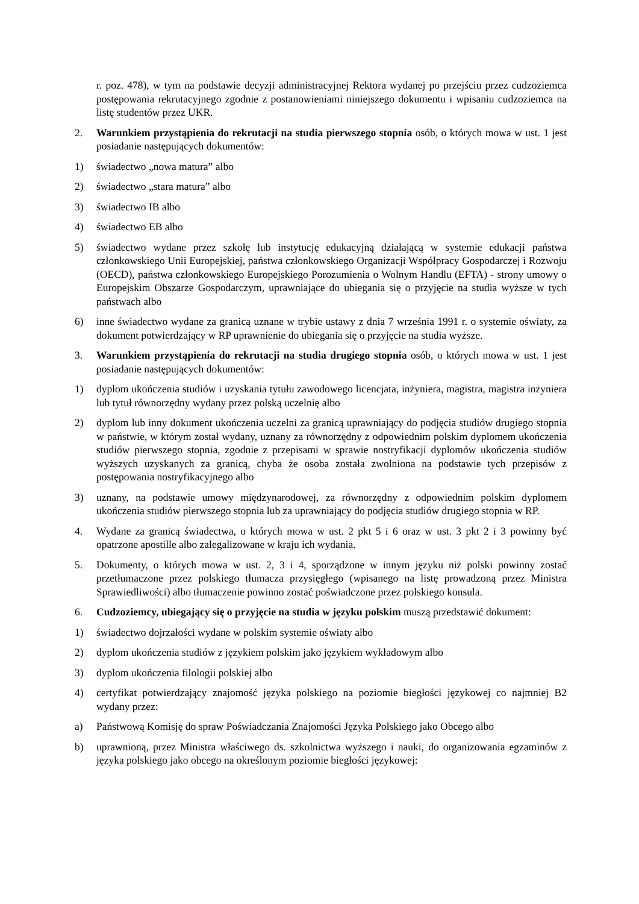r. poz. 478), w tym na podstawie decyzji administracyjnej Rektora wydanej po przejściu przez cudzoziemca postępowania rekrutacyjnego zgodnie z postanowieniami niniejszego dokumentu i wpisaniu cudzoziemca na listę studentów przez UKR.
2. Warunkiem przystąpienia do rekrutacji na studia pierwszego stopnia osób, o których mowa w ust. 1 jest posiadanie następujących dokumentów:
1) świadectwo „nowa matura” albo
2) świadectwo „stara matura” albo
3) świadectwo IB albo
4) świadectwo EB albo
5) świadectwo wydane przez szkołę lub instytucję edukacyjną działającą w systemie edukacji państwa członkowskiego Unii Europejskiej, państwa członkowskiego Organizacji Współpracy Gospodarczej i Rozwoju (OECD), państwa członkowskiego Europejskiego Porozumienia o Wolnym Handlu (EFTA) - strony umowy o Europejskim Obszarze Gospodarczym, uprawniające do ubiegania się o przyjęcie na studia wyższe w tych państwach albo
6) inne świadectwo wydane za granicą uznane w trybie ustawy z dnia 7 września 1991 r. o systemie oświaty, za dokument potwierdzający w RP uprawnienie do ubiegania się o przyjęcie na studia wyższe.
3. Warunkiem przystąpienia do rekrutacji na studia drugiego stopnia osób, o których mowa w ust. 1 jest posiadanie następujących dokumentów:
1) dyplom ukończenia studiów i uzyskania tytułu zawodowego licencjata, inżyniera, magistra, magistra inżyniera lub tytuł równorzędny wydany przez polską uczelnię albo
2) dyplom lub inny dokument ukończenia uczelni za granicą uprawniający do podjęcia studiów drugiego stopnia w państwie, w którym został wydany, uznany za równorzędny z odpowiednim polskim dyplomem ukończenia studiów pierwszego stopnia, zgodnie z przepisami w sprawie nostryfikacji dyplomów ukończenia studiów wyższych uzyskanych za granicą, chyba że osoba została zwolniona na podstawie tych przepisów z postępowania nostryfikacyjnego albo
3) uznany, na podstawie umowy międzynarodowej, za równorzędny z odpowiednim polskim dyplomem ukończenia studiów pierwszego stopnia lub za uprawniający do podjęcia studiów drugiego stopnia w RP.
4. Wydane za granicą świadectwa, o których mowa w ust. 2 pkt 5 i 6 oraz w ust. 3 pkt 2 i 3 powinny być opatrzone apostille albo zalegalizowane w kraju ich wydania.
5. Dokumenty, o których mowa w ust. 2, 3 i 4, sporządzone w innym języku niż polski powinny zostać przetłumaczone przez polskiego tłumacza przysięgłego (wpisanego na listę prowadzoną przez Ministra Sprawiedliwości) albo tłumaczenie powinno zostać poświadczone przez polskiego konsula.
6. Cudzoziemcy, ubiegający się o przyjęcie na studia w języku polskim muszą przedstawić dokument:
1) świadectwo dojrzałości wydane w polskim systemie oświaty albo
2) dyplom ukończenia studiów z językiem polskim jako językiem wykładowym albo
3) dyplom ukończenia filologii polskiej albo
4) certyfikat potwierdzający znajomość języka polskiego na poziomie biegłości językowej co najmniej B2 wydany przez:
a) Państwową Komisję do spraw Poświadczania Znajomości Języka Polskiego jako Obcego albo
b) uprawnioną, przez Ministra właściwego ds. szkolnictwa wyższego i nauki, do organizowania egzaminów z języka polskiego jako obcego na określonym poziomie biegłości językowej: